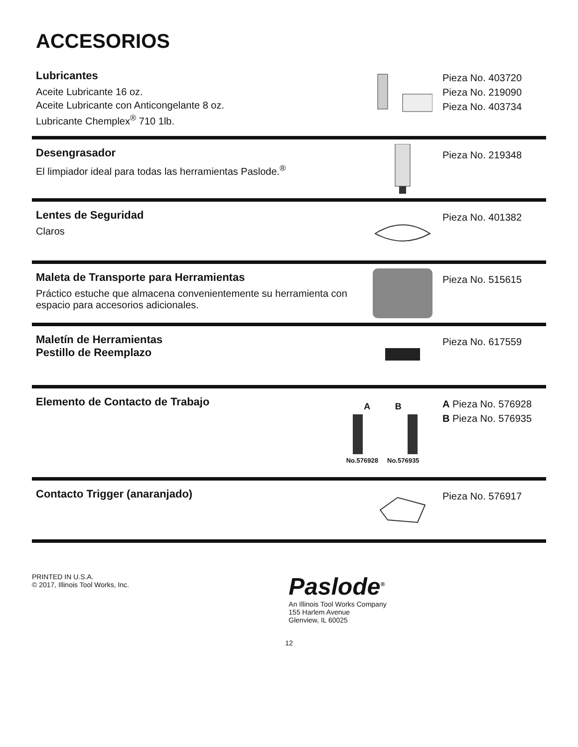ACCESORIOS
Lubricantes
Aceite Lubricante 16 oz.
Aceite Lubricante con Anticongelante 8 oz.
Lubricante Chemplex<sup>®</sup> 710 1lb.
Pieza No. 403720
Pieza No. 219090
Pieza No. 403734
Desengrasador
El limpiador ideal para todas las herramientas Paslode.<sup>®</sup>
Pieza No. 219348
Lentes de Seguridad
Claros
Pieza No. 401382
Maleta de Transporte para Herramientas
Práctico estuche que almacena convenientemente su herramienta con espacio para accesorios adicionales.
Pieza No. 515615
Maletín de Herramientas
Pestillo de Reemplazo
Pieza No. 617559
Elemento de Contacto de Trabajo
A B
No.576928 No.576935
A Pieza No. 576928
B Pieza No. 576935
Contacto Trigger (anaranjado)
Pieza No. 576917
PRINTED IN U.S.A.
© 2017, Illinois Tool Works, Inc.
Paslode<sup>®</sup>
An Illinois Tool Works Company
155 Harlem Avenue
Glenview, IL 60025
12